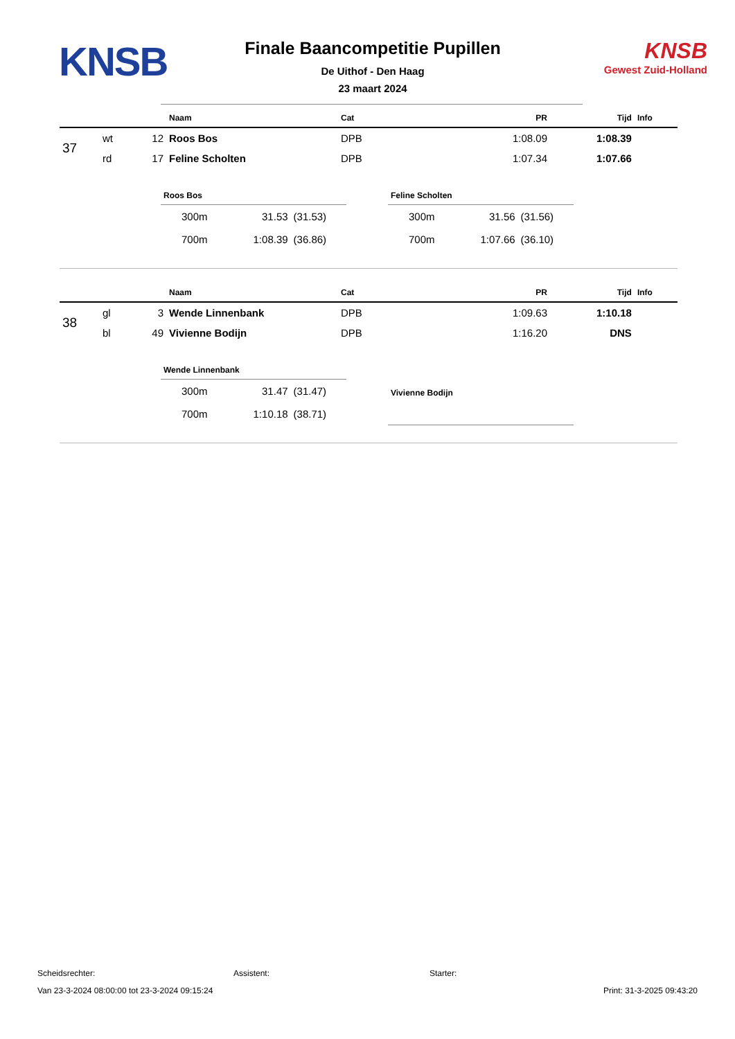KNSB
Finale Baancompetitie Pupillen
De Uithof - Den Haag
23 maart 2024
KNSB
Gewest Zuid-Holland
| | | | Naam | Cat | PR | Tijd | Info |
| --- | --- | --- | --- | --- | --- | --- | --- |
| 37 | wt | 12 | Roos Bos | DPB | 1:08.09 | 1:08.39 | |
| | rd | 17 | Feline Scholten | DPB | 1:07.34 | 1:07.66 | |
| Roos Bos | | |
| --- | --- | --- |
| 300m | 31.53 | (31.53) |
| 700m | 1:08.39 | (36.86) |
| Feline Scholten | | |
| --- | --- | --- |
| 300m | 31.56 | (31.56) |
| 700m | 1:07.66 | (36.10) |
| | | | Naam | Cat | PR | Tijd | Info |
| --- | --- | --- | --- | --- | --- | --- | --- |
| 38 | gl | 3 | Wende Linnenbank | DPB | 1:09.63 | 1:10.18 | |
| | bl | 49 | Vivienne Bodijn | DPB | 1:16.20 | DNS | |
| Wende Linnenbank | | |
| --- | --- | --- |
| 300m | 31.47 | (31.47) |
| 700m | 1:10.18 | (38.71) |
| Vivienne Bodijn |
| --- |
Scheidsrechter: Assistent: Starter:
Van 23-3-2024 08:00:00 tot 23-3-2024 09:15:24 Print: 31-3-2025 09:43:20